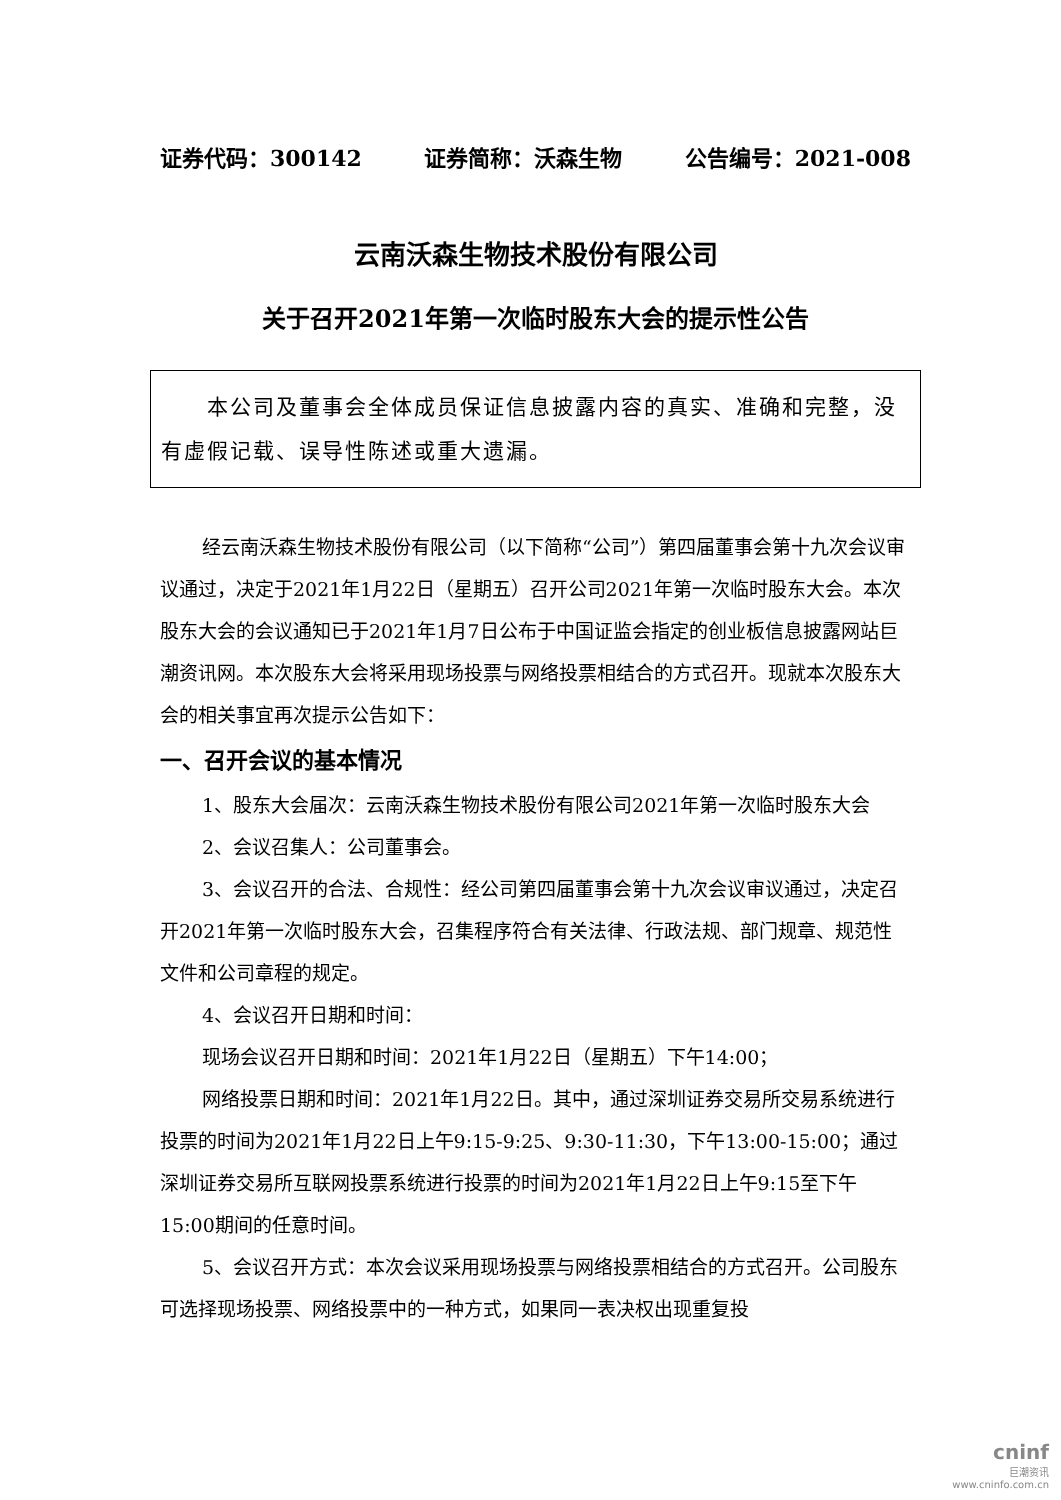证券代码：300142 证券简称：沃森生物 公告编号：2021-008
云南沃森生物技术股份有限公司
关于召开2021年第一次临时股东大会的提示性公告
  本公司及董事会全体成员保证信息披露内容的真实、准确和完整，没有虚假记载、误导性陈述或重大遗漏。
经云南沃森生物技术股份有限公司（以下简称“公司”）第四届董事会第十九次会议审议通过，决定于2021年1月22日（星期五）召开公司2021年第一次临时股东大会。本次股东大会的会议通知已于2021年1月7日公布于中国证监会指定的创业板信息披露网站巨潮资讯网。本次股东大会将采用现场投票与网络投票相结合的方式召开。现就本次股东大会的相关事宜再次提示公告如下：
一、召开会议的基本情况
1、股东大会届次：云南沃森生物技术股份有限公司2021年第一次临时股东大会
2、会议召集人：公司董事会。
3、会议召开的合法、合规性：经公司第四届董事会第十九次会议审议通过，决定召开2021年第一次临时股东大会，召集程序符合有关法律、行政法规、部门规章、规范性文件和公司章程的规定。
4、会议召开日期和时间：
现场会议召开日期和时间：2021年1月22日（星期五）下午14:00；
网络投票日期和时间：2021年1月22日。其中，通过深圳证券交易所交易系统进行投票的时间为2021年1月22日上午9:15-9:25、9:30-11:30，下午13:00-15:00；通过深圳证券交易所互联网投票系统进行投票的时间为2021年1月22日上午9:15至下午15:00期间的任意时间。
5、会议召开方式：本次会议采用现场投票与网络投票相结合的方式召开。公司股东可选择现场投票、网络投票中的一种方式，如果同一表决权出现重复投
cninf
巨潮资讯
www.cninfo.com.cn